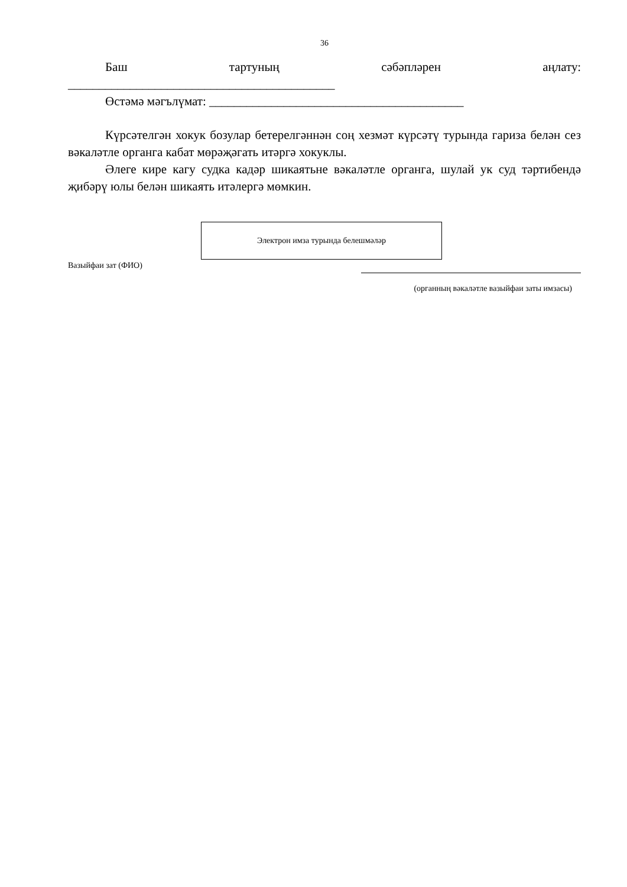36
Баш тартуның сәбәпләрен аңлату:
___________________________________________
Өстәмә мәгълүмат: _________________________________________
Күрсәтелгән хокук бозулар бетерелгәннән соң хезмәт күрсәтү турында гариза белән сез вәкаләтле органга кабат мөрәҗәгать итәргә хокуклы.
Әлеге кире кагу судка кадәр шикаятьне вәкаләтле органга, шулай ук суд тәртибендә җибәрү юлы белән шикаять итәлергә мөмкин.
Электрон имза турында белешмәләр
Вазыйфаи зат (ФИО)
(органның вәкаләтле вазыйфаи заты имзасы)